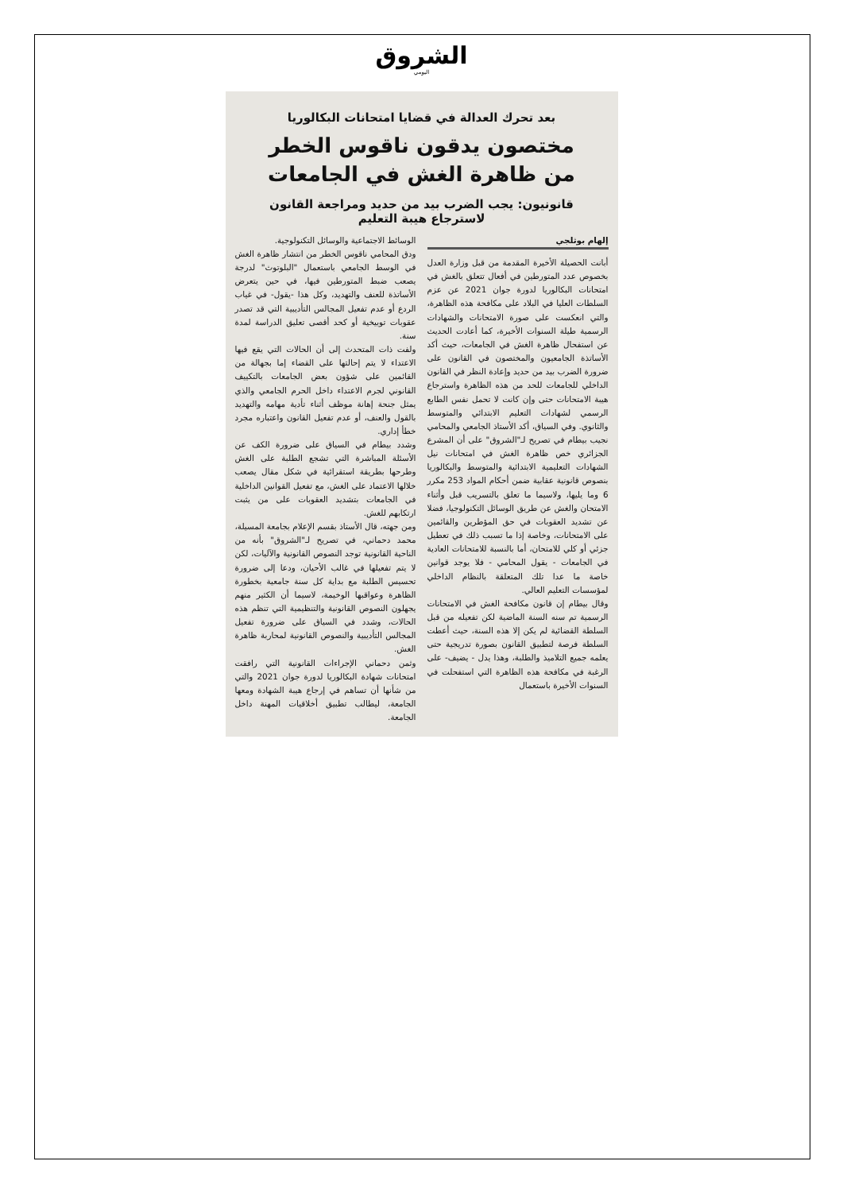الشروق
اليومي
بعد تحرك العدالة في قضايا امتحانات البكالوريا
مختصون يدقون ناقوس الخطر
من ظاهرة الغش في الجامعات
قانونيون: يجب الضرب بيد من حديد ومراجعة القانون
لاسترجاع هيبة التعليم
إلهام بوثلجي
أبانت الحصيلة الأخيرة المقدمة من قبل وزارة العدل بخصوص عدد المتورطين في أفعال تتعلق بالغش في امتحانات البكالوريا لدورة جوان 2021 عن عزم السلطات العليا في البلاد على مكافحة هذه الظاهرة، والتي انعكست على صورة الامتحانات والشهادات الرسمية طيلة السنوات الأخيرة، كما أعادت الحديث عن استفحال ظاهرة الغش في الجامعات، حيث أكد الأساتذة الجامعيون والمختصون في القانون على ضرورة الضرب بيد من حديد وإعادة النظر في القانون الداخلي للجامعات للحد من هذه الظاهرة واسترجاع هيبة الامتحانات حتى وإن كانت لا تحمل نفس الطابع الرسمي لشهادات التعليم الابتدائي والمتوسط والثانوي. وفي السياق، أكد الأستاذ الجامعي والمحامي نجيب بيطام في تصريح لـ"الشروق" على أن المشرع الجزائري خص ظاهرة الغش في امتحانات نيل الشهادات التعليمية الابتدائية والمتوسط والبكالوريا بنصوص قانونية عقابية ضمن أحكام المواد 253 مكرر 6 وما يليها، ولاسيما ما تعلق بالتسريب قبل وأثناء الامتحان والغش عن طريق الوسائل التكنولوجيا، فضلا عن تشديد العقوبات في حق المؤطرين والقائمين على الامتحانات، وخاصة إذا ما تسبب ذلك في تعطيل جزئي أو كلي للامتحان، أما بالنسبة للامتحانات العادية في الجامعات - يقول المحامي - فلا يوجد قوانين خاصة ما عدا تلك المتعلقة بالنظام الداخلي لمؤسسات التعليم العالي.
وقال بيطام إن قانون مكافحة الغش في الامتحانات الرسمية تم سنه السنة الماضية لكن تفعيله من قبل السلطة القضائية لم يكن إلا هذه السنة، حيث أعطت السلطة فرصة لتطبيق القانون بصورة تدريجية حتى يعلمه جميع التلاميذ والطلبة، وهذا يدل - يضيف- على الرغبة في مكافحة هذه الظاهرة التي استفحلت في السنوات الأخيرة باستعمال
الوسائط الاجتماعية والوسائل التكنولوجية.
ودق المحامي ناقوس الخطر من انتشار ظاهرة الغش في الوسط الجامعي باستعمال "البلوتوث" لدرجة يصعب ضبط المتورطين فيها، في حين يتعرض الأساتذة للعنف والتهديد، وكل هذا -يقول- في غياب الردع أو عدم تفعيل المجالس التأديبية التي قد تصدر عقوبات توبيخية أو كحد أقصى تعليق الدراسة لمدة سنة.
ولفت ذات المتحدث إلى أن الحالات التي يقع فيها الاعتداء لا يتم إحالتها على القضاء إما بجهالة من القائمين على شؤون بعض الجامعات بالتكييف القانوني لجرم الاعتداء داخل الحرم الجامعي والذي يمثل جنحة إهانة موظف أثناء تأدية مهامه والتهديد بالقول والعنف، أو عدم تفعيل القانون واعتباره مجرد خطأ إداري.
وشدد بيطام في السياق على ضرورة الكف عن الأسئلة المباشرة التي تشجع الطلبة على الغش وطرحها بطريقة استقرائية في شكل مقال يصعب خلالها الاعتماد على الغش، مع تفعيل القوانين الداخلية في الجامعات بتشديد العقوبات على من يثبت ارتكابهم للغش.
ومن جهته، قال الأستاذ بقسم الإعلام بجامعة المسيلة، محمد دحماني، في تصريح لـ"الشروق" بأنه من الناحية القانونية توجد النصوص القانونية والآليات، لكن لا يتم تفعيلها في غالب الأحيان، ودعا إلى ضرورة تحسيس الطلبة مع بداية كل سنة جامعية بخطورة الظاهرة وعواقبها الوخيمة، لاسيما أن الكثير منهم يجهلون النصوص القانونية والتنظيمية التي تنظم هذه الحالات، وشدد في السياق على ضرورة تفعيل المجالس التأديبية والنصوص القانونية لمحاربة ظاهرة الغش.
وثمن دحماني الإجراءات القانونية التي رافقت امتحانات شهادة البكالوريا لدورة جوان 2021 والتي من شأنها أن تساهم في إرجاع هيبة الشهادة ومعها الجامعة، ليطالب تطبيق أخلاقيات المهنة داخل الجامعة.